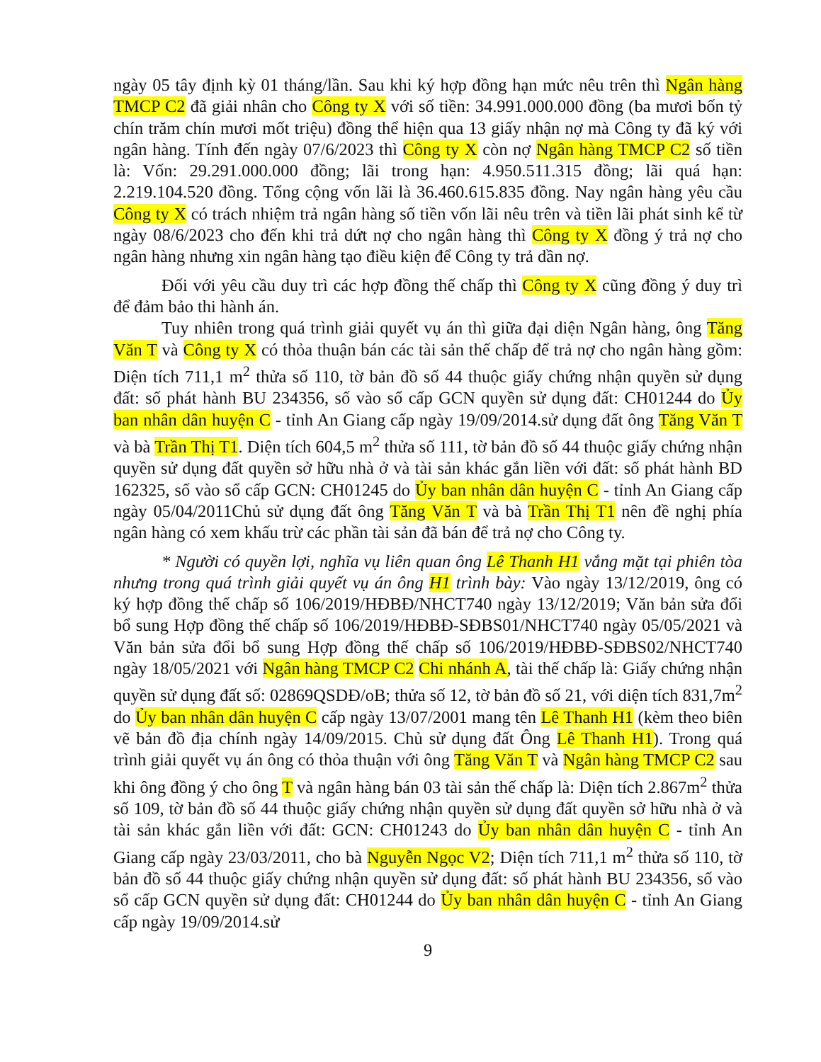ngày 05 tây định kỳ 01 tháng/lần. Sau khi ký hợp đồng hạn mức nêu trên thì Ngân hàng TMCP C2 đã giải nhân cho Công ty X với số tiền: 34.991.000.000 đồng (ba mươi bốn tỷ chín trăm chín mươi mốt triệu) đồng thể hiện qua 13 giấy nhận nợ mà Công ty đã ký với ngân hàng. Tính đến ngày 07/6/2023 thì Công ty X còn nợ Ngân hàng TMCP C2 số tiền là: Vốn: 29.291.000.000 đồng; lãi trong hạn: 4.950.511.315 đồng; lãi quá hạn: 2.219.104.520 đồng. Tổng cộng vốn lãi là 36.460.615.835 đồng. Nay ngân hàng yêu cầu Công ty X có trách nhiệm trả ngân hàng số tiền vốn lãi nêu trên và tiền lãi phát sinh kể từ ngày 08/6/2023 cho đến khi trả dứt nợ cho ngân hàng thì Công ty X đồng ý trả nợ cho ngân hàng nhưng xin ngân hàng tạo điều kiện để Công ty trả dần nợ.
Đối với yêu cầu duy trì các hợp đồng thế chấp thì Công ty X cũng đồng ý duy trì để đảm bảo thi hành án.
Tuy nhiên trong quá trình giải quyết vụ án thì giữa đại diện Ngân hàng, ông Tăng Văn T và Công ty X có thỏa thuận bán các tài sản thế chấp để trả nợ cho ngân hàng gồm: Diện tích 711,1 m<sup>2</sup> thửa số 110, tờ bản đồ số 44 thuộc giấy chứng nhận quyền sử dụng đất: số phát hành BU 234356, số vào sổ cấp GCN quyền sử dụng đất: CH01244 do Ủy ban nhân dân huyện C - tỉnh An Giang cấp ngày 19/09/2014.sử dụng đất ông Tăng Văn T và bà Trần Thị T1. Diện tích 604,5 m<sup>2</sup> thửa số 111, tờ bản đồ số 44 thuộc giấy chứng nhận quyền sử dụng đất quyền sở hữu nhà ở và tài sản khác gắn liền với đất: số phát hành BD 162325, số vào sổ cấp GCN: CH01245 do Ủy ban nhân dân huyện C - tỉnh An Giang cấp ngày 05/04/2011Chủ sử dụng đất ông Tăng Văn T và bà Trần Thị T1 nên đề nghị phía ngân hàng có xem khấu trừ các phần tài sản đã bán để trả nợ cho Công ty.
* Người có quyền lợi, nghĩa vụ liên quan ông Lê Thanh H1 vắng mặt tại phiên tòa nhưng trong quá trình giải quyết vụ án ông H1 trình bày: Vào ngày 13/12/2019, ông có ký hợp đồng thế chấp số 106/2019/HĐBĐ/NHCT740 ngày 13/12/2019; Văn bản sửa đổi bổ sung Hợp đồng thế chấp số 106/2019/HĐBĐ-SĐBS01/NHCT740 ngày 05/05/2021 và Văn bản sửa đổi bổ sung Hợp đồng thế chấp số 106/2019/HĐBĐ-SĐBS02/NHCT740 ngày 18/05/2021 với Ngân hàng TMCP C2 Chi nhánh A, tài thế chấp là: Giấy chứng nhận quyền sử dụng đất số: 02869QSDĐ/oB; thửa số 12, tờ bản đồ số 21, với diện tích 831,7m<sup>2</sup> do Ủy ban nhân dân huyện C cấp ngày 13/07/2001 mang tên Lê Thanh H1 (kèm theo biên vẽ bản đồ địa chính ngày 14/09/2015. Chủ sử dụng đất Ông Lê Thanh H1). Trong quá trình giải quyết vụ án ông có thỏa thuận với ông Tăng Văn T và Ngân hàng TMCP C2 sau khi ông đồng ý cho ông T và ngân hàng bán 03 tài sản thế chấp là: Diện tích 2.867m<sup>2</sup> thửa số 109, tờ bản đồ số 44 thuộc giấy chứng nhận quyền sử dụng đất quyền sở hữu nhà ở và tài sản khác gắn liền với đất: GCN: CH01243 do Ủy ban nhân dân huyện C - tỉnh An Giang cấp ngày 23/03/2011, cho bà Nguyễn Ngọc V2; Diện tích 711,1 m<sup>2</sup> thửa số 110, tờ bản đồ số 44 thuộc giấy chứng nhận quyền sử dụng đất: số phát hành BU 234356, số vào sổ cấp GCN quyền sử dụng đất: CH01244 do Ủy ban nhân dân huyện C - tỉnh An Giang cấp ngày 19/09/2014.sử
9